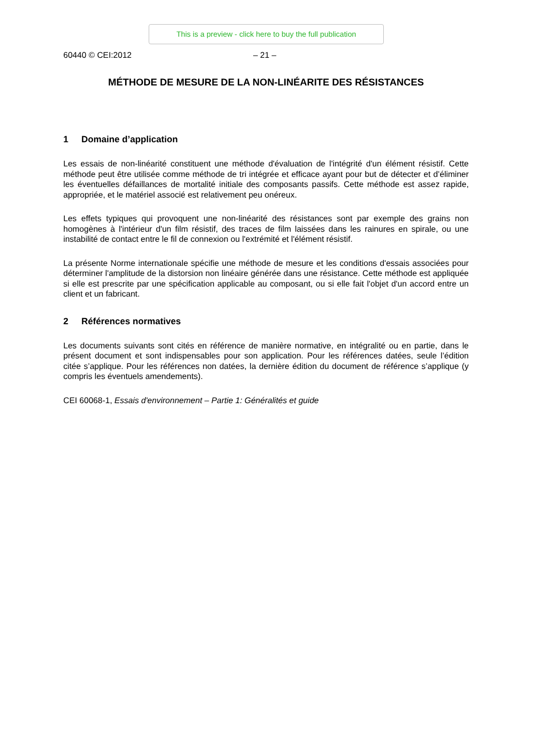This is a preview - click here to buy the full publication
60440 © CEI:2012 – 21 –
MÉTHODE DE MESURE DE LA NON-LINÉARITE DES RÉSISTANCES
1 Domaine d’application
Les essais de non-linéarité constituent une méthode d'évaluation de l'intégrité d'un élément résistif. Cette méthode peut être utilisée comme méthode de tri intégrée et efficace ayant pour but de détecter et d’éliminer les éventuelles défaillances de mortalité initiale des composants passifs. Cette méthode est assez rapide, appropriée, et le matériel associé est relativement peu onéreux.
Les effets typiques qui provoquent une non-linéarité des résistances sont par exemple des grains non homogènes à l'intérieur d'un film résistif, des traces de film laissées dans les rainures en spirale, ou une instabilité de contact entre le fil de connexion ou l'extrémité et l'élément résistif.
La présente Norme internationale spécifie une méthode de mesure et les conditions d'essais associées pour déterminer l'amplitude de la distorsion non linéaire générée dans une résistance. Cette méthode est appliquée si elle est prescrite par une spécification applicable au composant, ou si elle fait l'objet d'un accord entre un client et un fabricant.
2 Références normatives
Les documents suivants sont cités en référence de manière normative, en intégralité ou en partie, dans le présent document et sont indispensables pour son application. Pour les références datées, seule l’édition citée s’applique. Pour les références non datées, la dernière édition du document de référence s’applique (y compris les éventuels amendements).
CEI 60068-1, Essais d'environnement – Partie 1: Généralités et guide